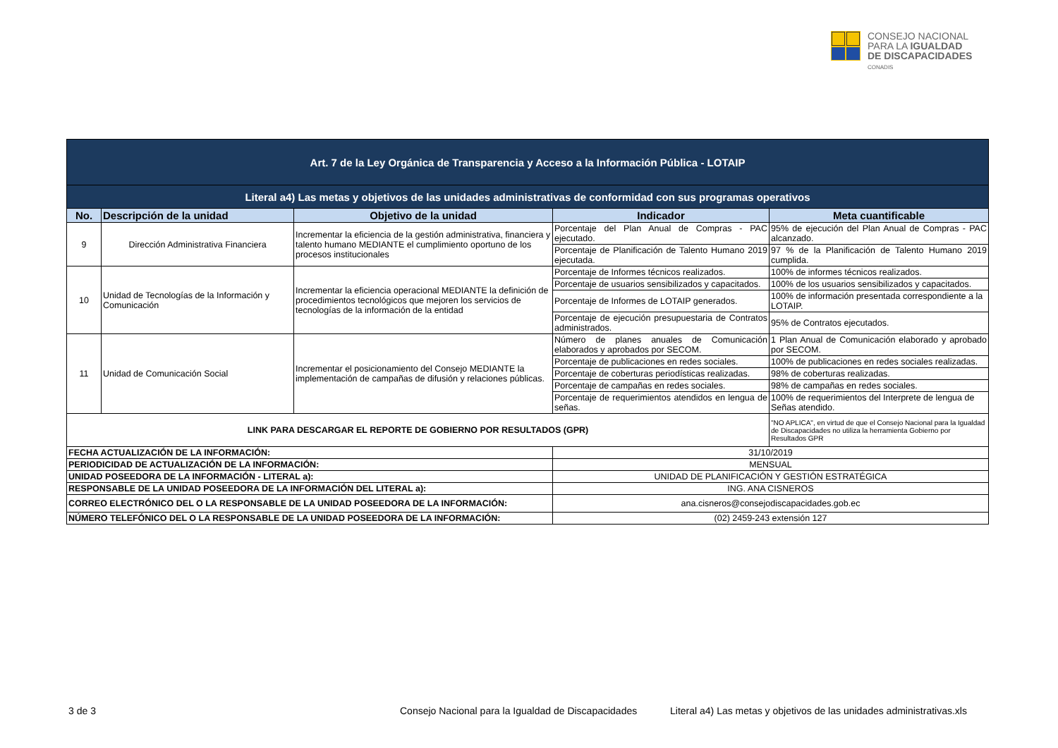CONSEJO NACIONAL
PARA LA IGUALDAD
DE DISCAPACIDADES
CONADIS
| Art. 7 de la Ley Orgánica de Transparencia y Acceso a la Información Pública - LOTAIP | | | | |
| Literal a4) Las metas y objetivos de las unidades administrativas de conformidad con sus programas operativos | | | | |
| No. | Descripción de la unidad | Objetivo de la unidad | Indicador | Meta cuantificable |
| 9 | Dirección Administrativa Financiera | Incrementar la eficiencia de la gestión administrativa, financiera y talento humano MEDIANTE el cumplimiento oportuno de los procesos institucionales | Porcentaje del Plan Anual de Compras - PAC ejecutado. | 95% de ejecución del Plan Anual de Compras - PAC alcanzado. |
| | | | Porcentaje de Planificación de Talento Humano 2019 ejecutada. | 97 % de la Planificación de Talento Humano 2019 cumplida. |
| 10 | Unidad de Tecnologías de la Información y Comunicación | Incrementar la eficiencia operacional MEDIANTE la definición de procedimientos tecnológicos que mejoren los servicios de tecnologías de la información de la entidad | Porcentaje de Informes técnicos realizados. | 100% de informes técnicos realizados. |
| | | | Porcentaje de usuarios sensibilizados y capacitados. | 100% de los usuarios sensibilizados y capacitados. |
| | | | Porcentaje de Informes de LOTAIP generados. | 100% de información presentada correspondiente a la LOTAIP. |
| | | | Porcentaje de ejecución presupuestaria de Contratos administrados. | 95% de Contratos ejecutados. |
| 11 | Unidad de Comunicación Social | Incrementar el posicionamiento del Consejo MEDIANTE la implementación de campañas de difusión y relaciones públicas. | Número de planes anuales de Comunicación elaborados y aprobados por SECOM. | 1 Plan Anual de Comunicación elaborado y aprobado por SECOM. |
| | | | Porcentaje de publicaciones en redes sociales. | 100% de publicaciones en redes sociales realizadas. |
| | | | Porcentaje de coberturas periodísticas realizadas. | 98% de coberturas realizadas. |
| | | | Porcentaje de campañas en redes sociales. | 98% de campañas en redes sociales. |
| | | | Porcentaje de requerimientos atendidos en lengua de señas. | 100% de requerimientos del Interprete de lengua de Señas atendido. |
| LINK PARA DESCARGAR EL REPORTE DE GOBIERNO POR RESULTADOS (GPR) | | | | "NO APLICA", en virtud de que el Consejo Nacional para la Igualdad de Discapacidades no utiliza la herramienta Gobierno por Resultados GPR |
| FECHA ACTUALIZACIÓN DE LA INFORMACIÓN: | | | 31/10/2019 | |
| PERIODICIDAD DE ACTUALIZACIÓN DE LA INFORMACIÓN: | | | MENSUAL | |
| UNIDAD POSEEDORA DE LA INFORMACIÓN - LITERAL a): | | | UNIDAD DE PLANIFICACIÓN Y GESTIÓN ESTRATÉGICA | |
| RESPONSABLE DE LA UNIDAD POSEEDORA DE LA INFORMACIÓN DEL LITERAL a): | | | ING. ANA CISNEROS | |
| CORREO ELECTRÓNICO DEL O LA RESPONSABLE DE LA UNIDAD POSEEDORA DE LA INFORMACIÓN: | | | ana.cisneros@consejodiscapacidades.gob.ec | |
| NÚMERO TELEFÓNICO DEL O LA RESPONSABLE DE LA UNIDAD POSEEDORA DE LA INFORMACIÓN: | | | (02) 2459-243 extensión 127 | |
3 de 3
Consejo Nacional para la Igualdad de Discapacidades
Literal a4) Las metas y objetivos de las unidades administrativas.xls